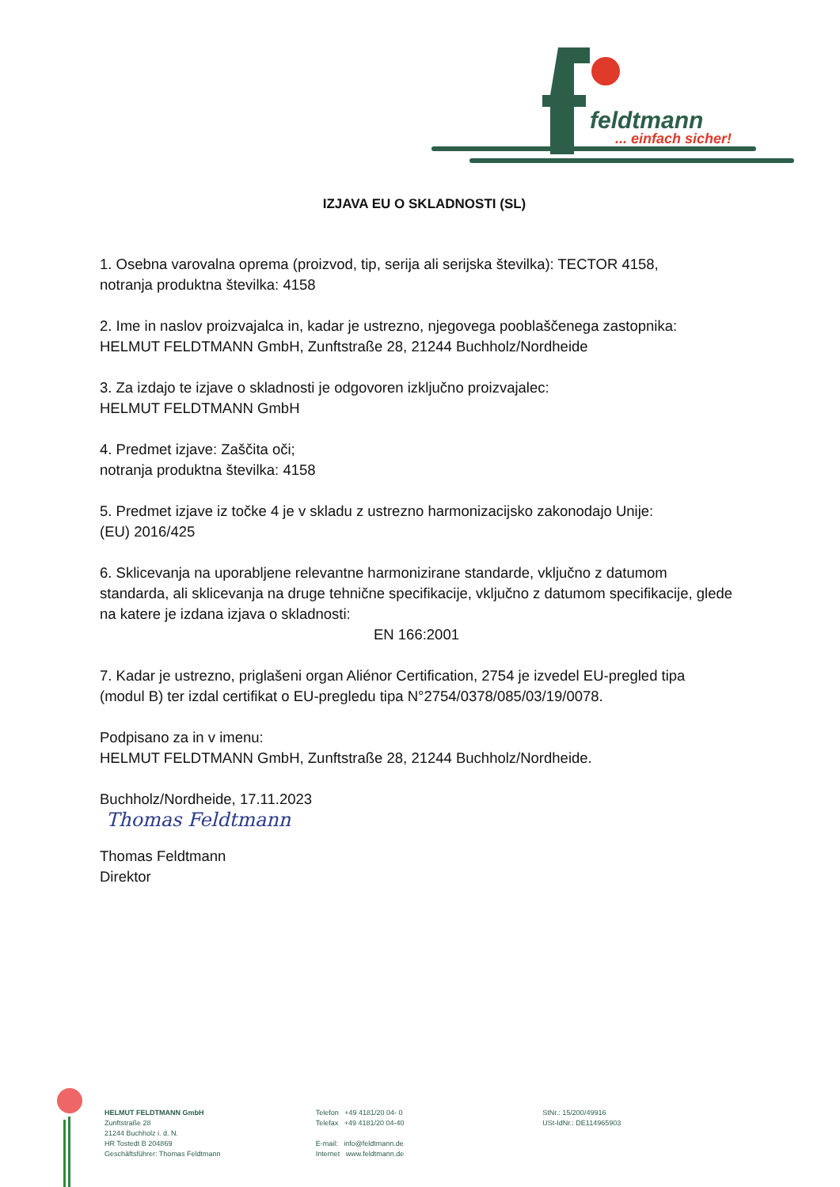feldtmann
... einfach sicher!
IZJAVA EU O SKLADNOSTI (SL)
1. Osebna varovalna oprema (proizvod, tip, serija ali serijska številka): TECTOR 4158,
notranja produktna številka: 4158
2. Ime in naslov proizvajalca in, kadar je ustrezno, njegovega pooblaščenega zastopnika:
HELMUT FELDTMANN GmbH, Zunftstraße 28, 21244 Buchholz/Nordheide
3. Za izdajo te izjave o skladnosti je odgovoren izključno proizvajalec:
HELMUT FELDTMANN GmbH
4. Predmet izjave: Zaščita oči;
notranja produktna številka: 4158
5. Predmet izjave iz točke 4 je v skladu z ustrezno harmonizacijsko zakonodajo Unije:
(EU) 2016/425
6. Sklicevanja na uporabljene relevantne harmonizirane standarde, vključno z datumom standarda, ali sklicevanja na druge tehnične specifikacije, vključno z datumom specifikacije, glede na katere je izdana izjava o skladnosti:
EN 166:2001
7. Kadar je ustrezno, priglašeni organ Aliénor Certification, 2754 je izvedel EU-pregled tipa (modul B) ter izdal certifikat o EU-pregledu tipa N°2754/0378/085/03/19/0078.
Podpisano za in v imenu:
HELMUT FELDTMANN GmbH, Zunftstraße 28, 21244 Buchholz/Nordheide.
Buchholz/Nordheide, 17.11.2023
Thomas Feldtmann
Thomas Feldtmann
Direktor
HELMUT FELDTMANN GmbH
Zunftstraße 28
21244 Buchholz i. d. N.
HR Tostedt B 204869
Geschäftsführer: Thomas Feldtmann
Telefon +49 4181/20 04- 0
Telefax +49 4181/20 04-40
E-mail: info@feldtmann.de
Internet www.feldtmann.de
StNr.: 15/200/49916
USt-IdNr.: DE114965903